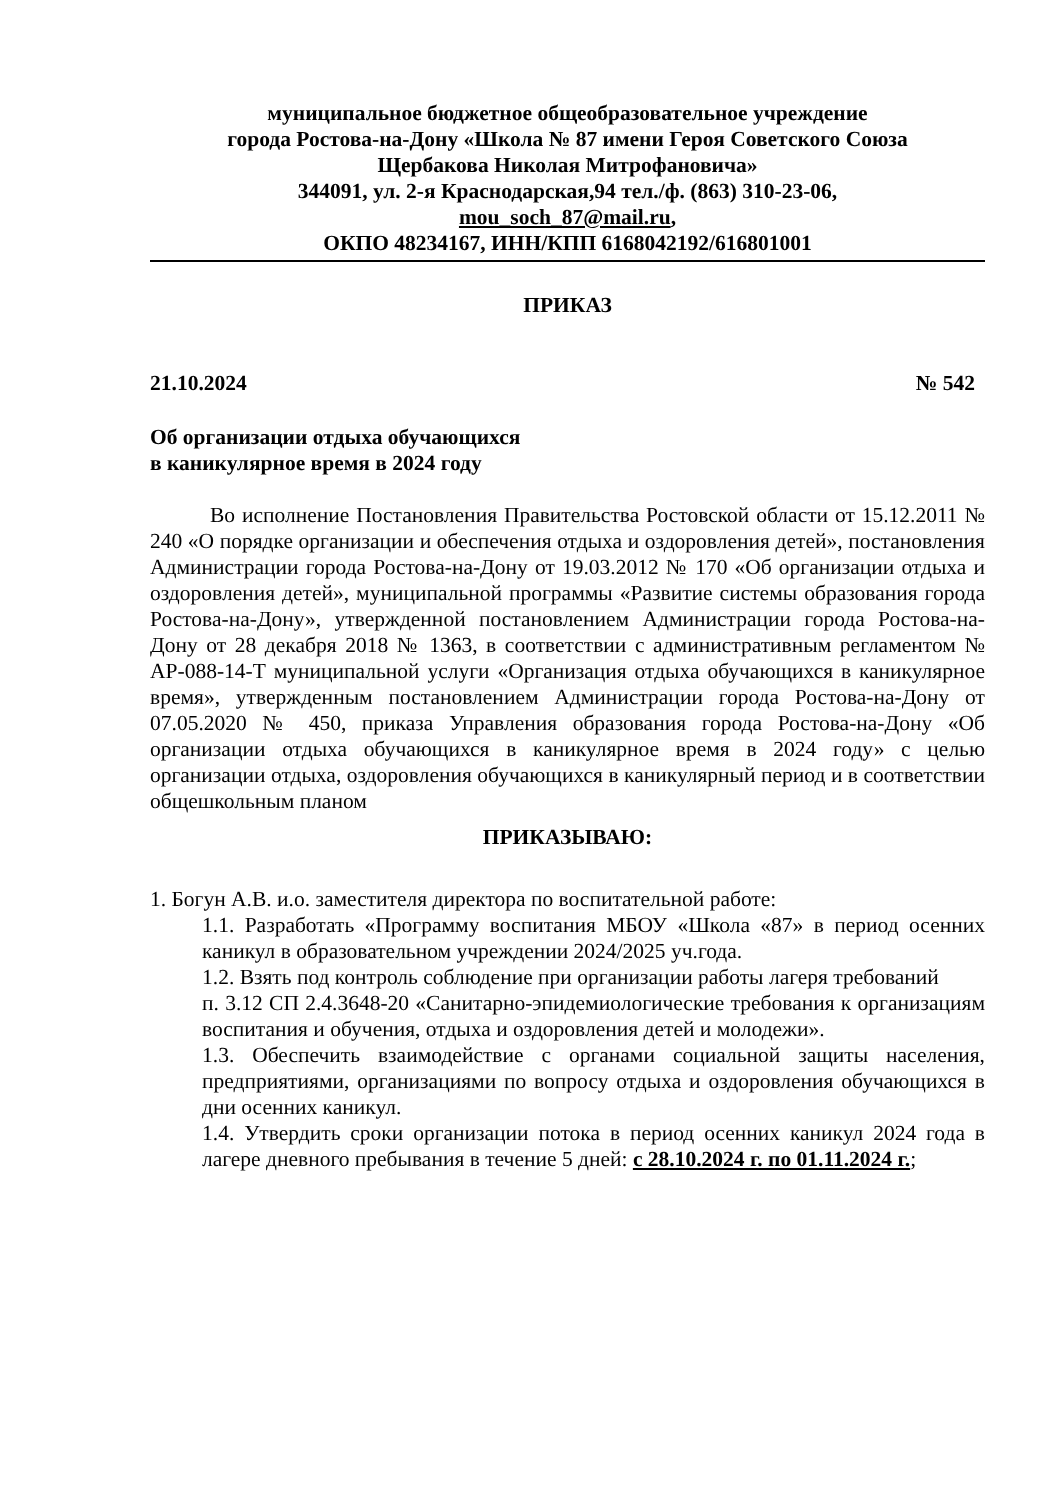муниципальное бюджетное общеобразовательное учреждение
города Ростова-на-Дону «Школа № 87 имени Героя Советского Союза
Щербакова Николая Митрофановича»
344091, ул. 2-я Краснодарская,94 тел./ф. (863) 310-23-06,
mou_soch_87@mail.ru,
ОКПО 48234167, ИНН/КПП 6168042192/616801001
ПРИКАЗ
21.10.2024 № 542
Об организации отдыха обучающихся
в каникулярное время в 2024 году
Во исполнение Постановления Правительства Ростовской области от 15.12.2011 № 240 «О порядке организации и обеспечения отдыха и оздоровления детей», постановления Администрации города Ростова-на-Дону от 19.03.2012 № 170 «Об организации отдыха и оздоровления детей», муниципальной программы «Развитие системы образования города Ростова-на-Дону», утвержденной постановлением Администрации города Ростова-на-Дону от 28 декабря 2018 № 1363, в соответствии с административным регламентом № АР-088-14-Т муниципальной услуги «Организация отдыха обучающихся в каникулярное время», утвержденным постановлением Администрации города Ростова-на-Дону от 07.05.2020 № 450, приказа Управления образования города Ростова-на-Дону «Об организации отдыха обучающихся в каникулярное время в 2024 году» с целью организации отдыха, оздоровления обучающихся в каникулярный период и в соответствии общешкольным планом
ПРИКАЗЫВАЮ:
1. Богун А.В. и.о. заместителя директора по воспитательной работе:
1.1. Разработать «Программу воспитания МБОУ «Школа «87» в период осенних каникул в образовательном учреждении 2024/2025 уч.года.
1.2. Взять под контроль соблюдение при организации работы лагеря требований
п. 3.12 СП 2.4.3648-20 «Санитарно-эпидемиологические требования к организациям воспитания и обучения, отдыха и оздоровления детей и молодежи».
1.3. Обеспечить взаимодействие с органами социальной защиты населения, предприятиями, организациями по вопросу отдыха и оздоровления обучающихся в дни осенних каникул.
1.4. Утвердить сроки организации потока в период осенних каникул 2024 года в лагере дневного пребывания в течение 5 дней: с 28.10.2024 г. по 01.11.2024 г.;